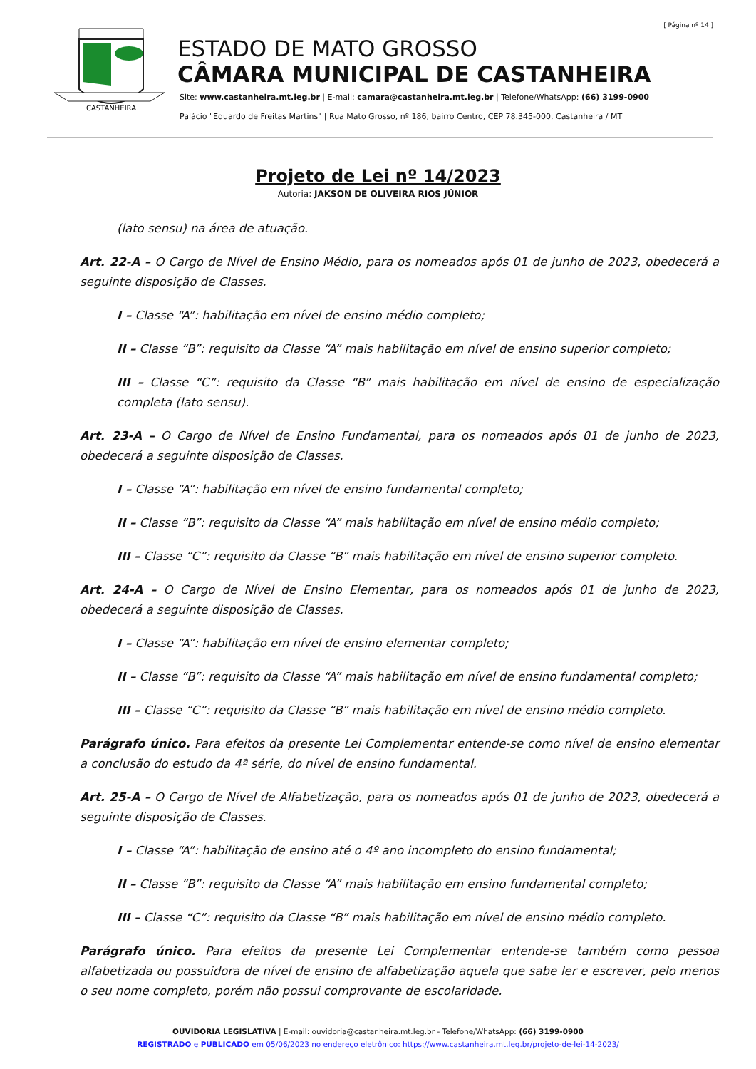[ Página nº 14 ]
CASTANHEIRA
ESTADO DE MATO GROSSO
CÂMARA MUNICIPAL DE CASTANHEIRA
Site: www.castanheira.mt.leg.br | E-mail: camara@castanheira.mt.leg.br | Telefone/WhatsApp: (66) 3199-0900
Palácio "Eduardo de Freitas Martins" | Rua Mato Grosso, nº 186, bairro Centro, CEP 78.345-000, Castanheira / MT
Projeto de Lei nº 14/2023
Autoria: JAKSON DE OLIVEIRA RIOS JÚNIOR
(lato sensu) na área de atuação.
Art. 22-A – O Cargo de Nível de Ensino Médio, para os nomeados após 01 de junho de 2023, obedecerá a seguinte disposição de Classes.
I – Classe “A”: habilitação em nível de ensino médio completo;
II – Classe “B”: requisito da Classe “A” mais habilitação em nível de ensino superior completo;
III – Classe “C”: requisito da Classe “B” mais habilitação em nível de ensino de especialização completa (lato sensu).
Art. 23-A – O Cargo de Nível de Ensino Fundamental, para os nomeados após 01 de junho de 2023, obedecerá a seguinte disposição de Classes.
I – Classe “A”: habilitação em nível de ensino fundamental completo;
II – Classe “B”: requisito da Classe “A” mais habilitação em nível de ensino médio completo;
III – Classe “C”: requisito da Classe “B” mais habilitação em nível de ensino superior completo.
Art. 24-A – O Cargo de Nível de Ensino Elementar, para os nomeados após 01 de junho de 2023, obedecerá a seguinte disposição de Classes.
I – Classe “A”: habilitação em nível de ensino elementar completo;
II – Classe “B”: requisito da Classe “A” mais habilitação em nível de ensino fundamental completo;
III – Classe “C”: requisito da Classe “B” mais habilitação em nível de ensino médio completo.
Parágrafo único. Para efeitos da presente Lei Complementar entende-se como nível de ensino elementar a conclusão do estudo da 4ª série, do nível de ensino fundamental.
Art. 25-A – O Cargo de Nível de Alfabetização, para os nomeados após 01 de junho de 2023, obedecerá a seguinte disposição de Classes.
I – Classe “A”: habilitação de ensino até o 4º ano incompleto do ensino fundamental;
II – Classe “B”: requisito da Classe “A” mais habilitação em ensino fundamental completo;
III – Classe “C”: requisito da Classe “B” mais habilitação em nível de ensino médio completo.
Parágrafo único. Para efeitos da presente Lei Complementar entende-se também como pessoa alfabetizada ou possuidora de nível de ensino de alfabetização aquela que sabe ler e escrever, pelo menos o seu nome completo, porém não possui comprovante de escolaridade.
OUVIDORIA LEGISLATIVA | E-mail: ouvidoria@castanheira.mt.leg.br - Telefone/WhatsApp: (66) 3199-0900
REGISTRADO e PUBLICADO em 05/06/2023 no endereço eletrônico: https://www.castanheira.mt.leg.br/projeto-de-lei-14-2023/